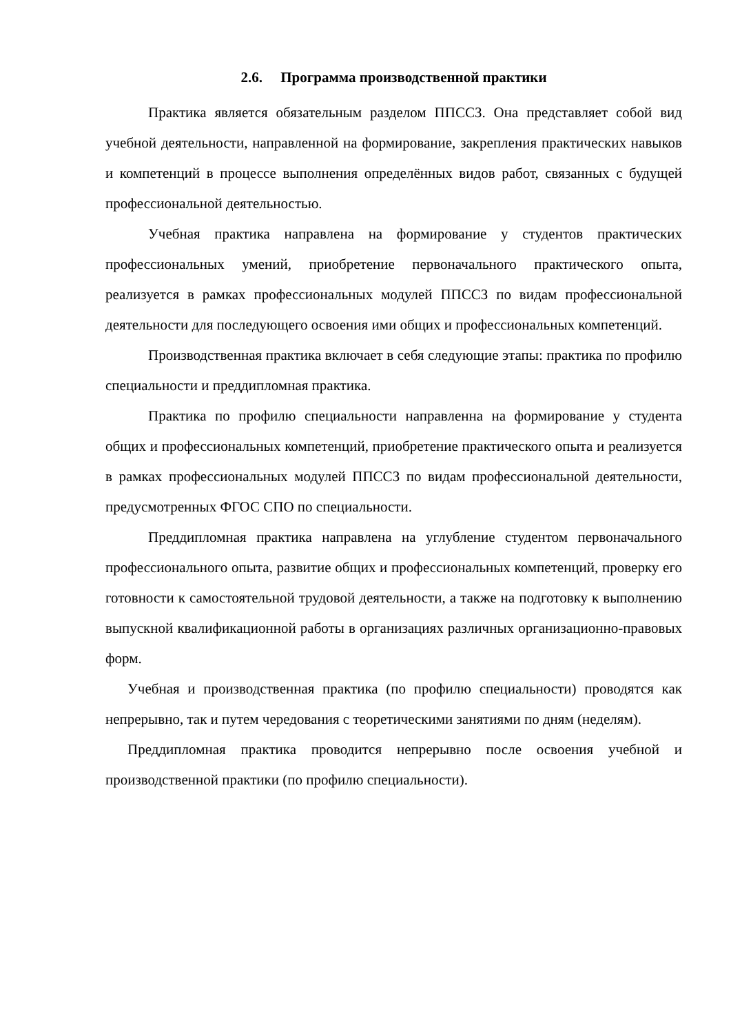2.6. Программа производственной практики
Практика является обязательным разделом ППССЗ. Она представляет собой вид учебной деятельности, направленной на формирование, закрепления практических навыков и компетенций в процессе выполнения определённых видов работ, связанных с будущей профессиональной деятельностью.
Учебная практика направлена на формирование у студентов практических профессиональных умений, приобретение первоначального практического опыта, реализуется в рамках профессиональных модулей ППССЗ по видам профессиональной деятельности для последующего освоения ими общих и профессиональных компетенций.
Производственная практика включает в себя следующие этапы: практика по профилю специальности и преддипломная практика.
Практика по профилю специальности направленна на формирование у студента общих и профессиональных компетенций, приобретение практического опыта и реализуется в рамках профессиональных модулей ППССЗ по видам профессиональной деятельности, предусмотренных ФГОС СПО по специальности.
Преддипломная практика направлена на углубление студентом первоначального профессионального опыта, развитие общих и профессиональных компетенций, проверку его готовности к самостоятельной трудовой деятельности, а также на подготовку к выполнению выпускной квалификационной работы в организациях различных организационно-правовых форм.
Учебная и производственная практика (по профилю специальности) проводятся как непрерывно, так и путем чередования с теоретическими занятиями по дням (неделям).
Преддипломная практика проводится непрерывно после освоения учебной и производственной практики (по профилю специальности).